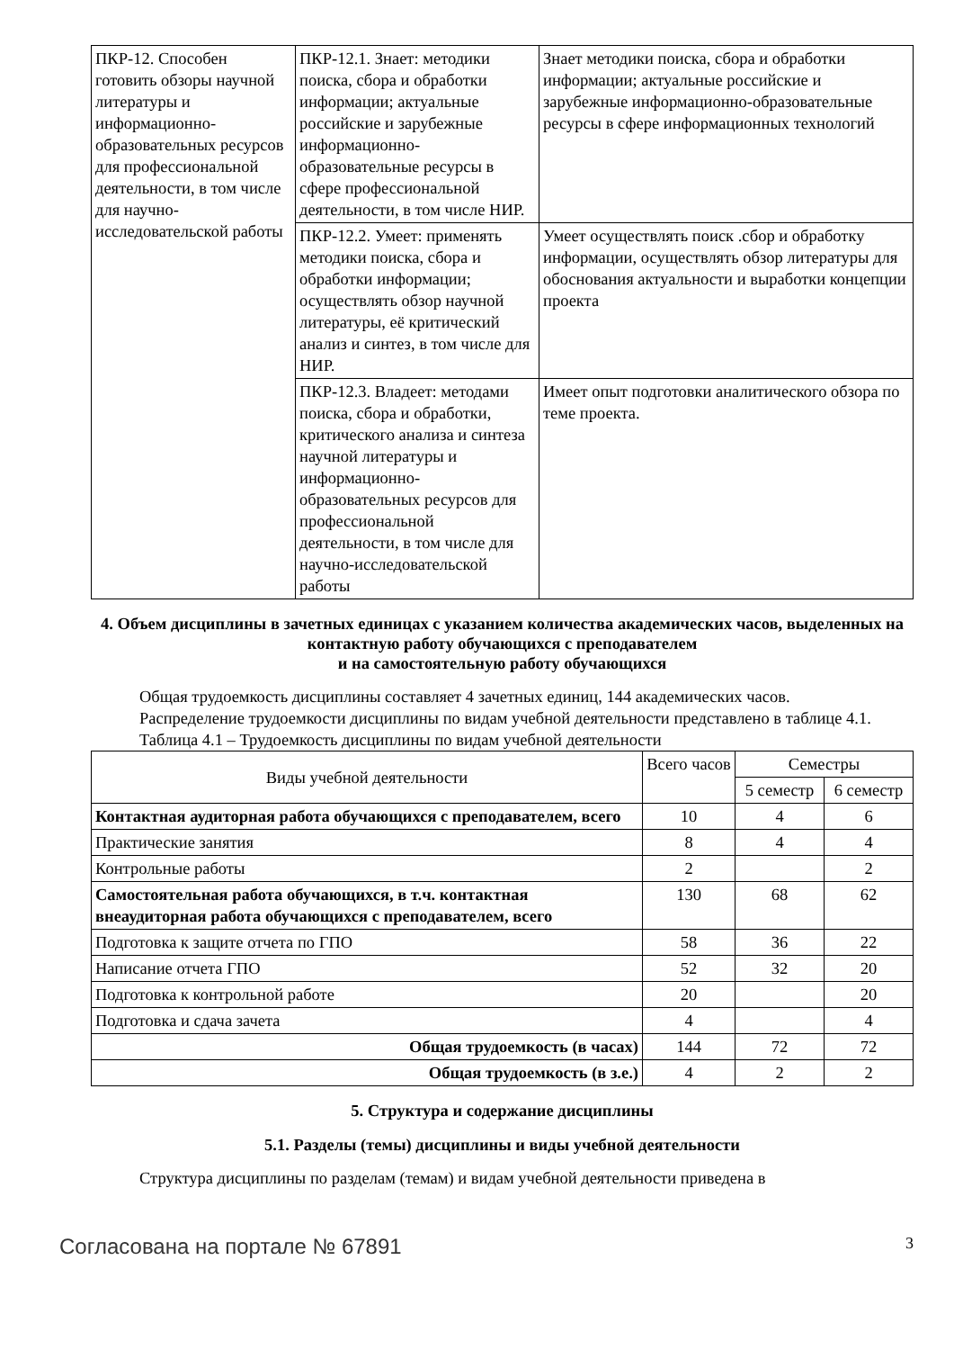| ПКР-12. Способен готовить обзоры научной литературы и информационно-образовательных ресурсов для профессиональной деятельности, в том числе для научно-исследовательской работы | ПКР-12.1. Знает: методики поиска, сбора и обработки информации; актуальные российские и зарубежные информационно-образовательные ресурсы в сфере профессиональной деятельности, в том числе НИР. | Знает методики поиска, сбора и обработки информации; актуальные российские и зарубежные информационно-образовательные ресурсы в сфере информационных технологий |
| | ПКР-12.2. Умеет: применять методики поиска, сбора и обработки информации; осуществлять обзор научной литературы, её критический анализ и синтез, в том числе для НИР. | Умеет осуществлять поиск .сбор и обработку информации, осуществлять обзор литературы для обоснования актуальности и выработки концепции проекта |
| | ПКР-12.3. Владеет: методами поиска, сбора и обработки, критического анализа и синтеза научной литературы и информационно-образовательных ресурсов для профессиональной деятельности, в том числе для научно-исследовательской работы | Имеет опыт подготовки аналитического обзора по теме проекта. |
4. Объем дисциплины в зачетных единицах с указанием количества академических часов, выделенных на контактную работу обучающихся с преподавателем
и на самостоятельную работу обучающихся
Общая трудоемкость дисциплины составляет 4 зачетных единиц, 144 академических часов.
Распределение трудоемкости дисциплины по видам учебной деятельности представлено в таблице 4.1.
Таблица 4.1 – Трудоемкость дисциплины по видам учебной деятельности
| Виды учебной деятельности | Всего часов | Семестры | |
| --- | --- | --- | --- |
| | | 5 семестр | 6 семестр |
| Контактная аудиторная работа обучающихся с преподавателем, всего | 10 | 4 | 6 |
| Практические занятия | 8 | 4 | 4 |
| Контрольные работы | 2 | | 2 |
| Самостоятельная работа обучающихся, в т.ч. контактная внеаудиторная работа обучающихся с преподавателем, всего | 130 | 68 | 62 |
| Подготовка к защите отчета по ГПО | 58 | 36 | 22 |
| Написание отчета ГПО | 52 | 32 | 20 |
| Подготовка к контрольной работе | 20 | | 20 |
| Подготовка и сдача зачета | 4 | | 4 |
| Общая трудоемкость (в часах) | 144 | 72 | 72 |
| Общая трудоемкость (в з.е.) | 4 | 2 | 2 |
5. Структура и содержание дисциплины
5.1. Разделы (темы) дисциплины и виды учебной деятельности
Структура дисциплины по разделам (темам) и видам учебной деятельности приведена в
Согласована на портале № 67891 3